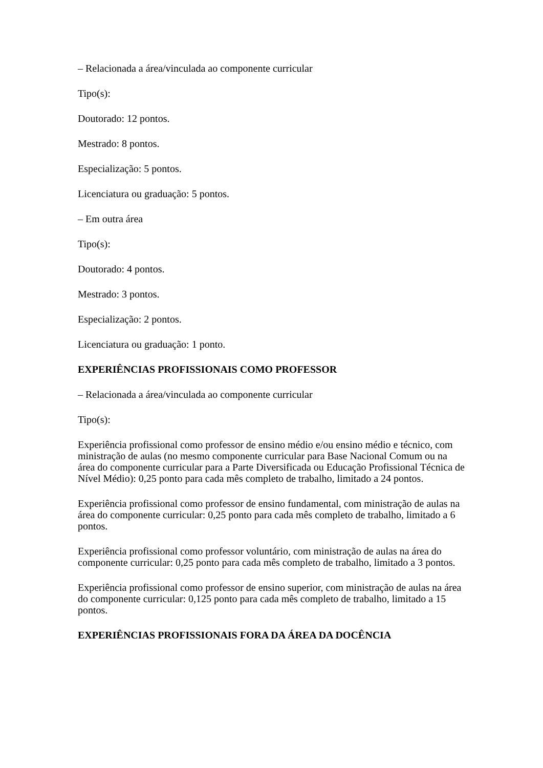– Relacionada a área/vinculada ao componente curricular
Tipo(s):
Doutorado: 12 pontos.
Mestrado: 8 pontos.
Especialização: 5 pontos.
Licenciatura ou graduação: 5 pontos.
– Em outra área
Tipo(s):
Doutorado: 4 pontos.
Mestrado: 3 pontos.
Especialização: 2 pontos.
Licenciatura ou graduação: 1 ponto.
EXPERIÊNCIAS PROFISSIONAIS COMO PROFESSOR
– Relacionada a área/vinculada ao componente curricular
Tipo(s):
Experiência profissional como professor de ensino médio e/ou ensino médio e técnico, com ministração de aulas (no mesmo componente curricular para Base Nacional Comum ou na área do componente curricular para a Parte Diversificada ou Educação Profissional Técnica de Nível Médio): 0,25 ponto para cada mês completo de trabalho, limitado a 24 pontos.
Experiência profissional como professor de ensino fundamental, com ministração de aulas na área do componente curricular: 0,25 ponto para cada mês completo de trabalho, limitado a 6 pontos.
Experiência profissional como professor voluntário, com ministração de aulas na área do componente curricular: 0,25 ponto para cada mês completo de trabalho, limitado a 3 pontos.
Experiência profissional como professor de ensino superior, com ministração de aulas na área do componente curricular: 0,125 ponto para cada mês completo de trabalho, limitado a 15 pontos.
EXPERIÊNCIAS PROFISSIONAIS FORA DA ÁREA DA DOCÊNCIA